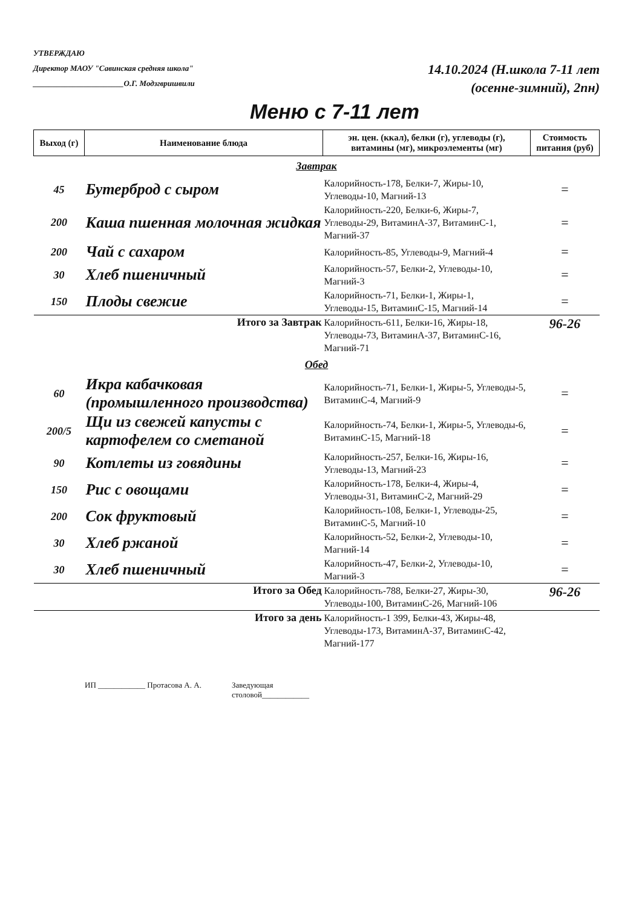УТВЕРЖДАЮ
Директор МАОУ "Савинская средняя школа"
_______________________О.Г. Модзгвришвили
14.10.2024 (Н.школа 7-11 лет
(осенне-зимний), 2пн)
Меню с 7-11 лет
| Выход (г) | Наименование блюда | эн. цен. (ккал), белки (г), углеводы (г), витамины (мг), микроэлементы (мг) | Стоимость питания (руб) |
| --- | --- | --- | --- |
| Завтрак | | | |
| 45 | Бутерброд с сыром | Калорийность-178, Белки-7, Жиры-10, Углеводы-10, Магний-13 | = |
| 200 | Каша пшенная молочная жидкая | Калорийность-220, Белки-6, Жиры-7, Углеводы-29, ВитаминА-37, ВитаминС-1, Магний-37 | = |
| 200 | Чай с сахаром | Калорийность-85, Углеводы-9, Магний-4 | = |
| 30 | Хлеб пшеничный | Калорийность-57, Белки-2, Углеводы-10, Магний-3 | = |
| 150 | Плоды свежие | Калорийность-71, Белки-1, Жиры-1, Углеводы-15, ВитаминС-15, Магний-14 | = |
| Итого за Завтрак | | Калорийность-611, Белки-16, Жиры-18, Углеводы-73, ВитаминА-37, ВитаминС-16, Магний-71 | 96-26 |
| Обед | | | |
| 60 | Икра кабачковая (промышленного производства) | Калорийность-71, Белки-1, Жиры-5, Углеводы-5, ВитаминС-4, Магний-9 | = |
| 200/5 | Щи из свежей капусты с картофелем со сметаной | Калорийность-74, Белки-1, Жиры-5, Углеводы-6, ВитаминС-15, Магний-18 | = |
| 90 | Котлеты из говядины | Калорийность-257, Белки-16, Жиры-16, Углеводы-13, Магний-23 | = |
| 150 | Рис с овощами | Калорийность-178, Белки-4, Жиры-4, Углеводы-31, ВитаминС-2, Магний-29 | = |
| 200 | Сок фруктовый | Калорийность-108, Белки-1, Углеводы-25, ВитаминС-5, Магний-10 | = |
| 30 | Хлеб ржаной | Калорийность-52, Белки-2, Углеводы-10, Магний-14 | = |
| 30 | Хлеб пшеничный | Калорийность-47, Белки-2, Углеводы-10, Магний-3 | = |
| Итого за Обед | | Калорийность-788, Белки-27, Жиры-30, Углеводы-100, ВитаминС-26, Магний-106 | 96-26 |
| Итого за день | | Калорийность-1 399, Белки-43, Жиры-48, Углеводы-173, ВитаминА-37, ВитаминС-42, Магний-177 | |
ИП ____________ Протасова А. А. Заведующая
столовой____________